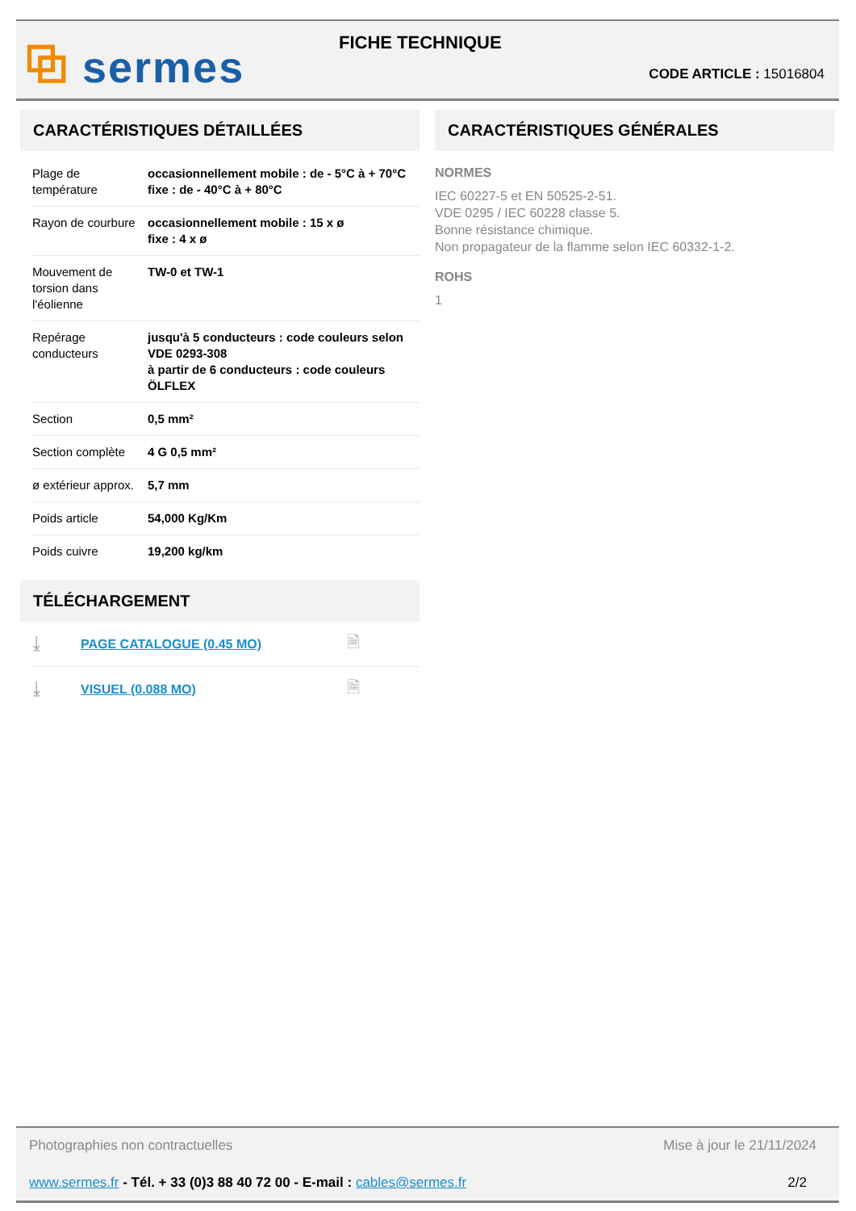⧉ sermes FICHE TECHNIQUE
CODE ARTICLE : 15016804
CARACTÉRISTIQUES DÉTAILLÉES
| Plage de température | occasionnellement mobile : de - 5°C à + 70°C fixe : de - 40°C à + 80°C |
| Rayon de courbure | occasionnellement mobile : 15 x ø fixe : 4 x ø |
| Mouvement de torsion dans l'éolienne | TW-0 et TW-1 |
| Repérage conducteurs | jusqu'à 5 conducteurs : code couleurs selon VDE 0293-308 à partir de 6 conducteurs : code couleurs ÖLFLEX |
| Section | 0,5 mm² |
| Section complète | 4 G 0,5 mm² |
| ø extérieur approx. | 5,7 mm |
| Poids article | 54,000 Kg/Km |
| Poids cuivre | 19,200 kg/km |
TÉLÉCHARGEMENT
⤓ PAGE CATALOGUE (0.45 MO) 🗎
⤓ VISUEL (0.088 MO) 🗎
CARACTÉRISTIQUES GÉNÉRALES
NORMES
IEC 60227-5 et EN 50525-2-51.
VDE 0295 / IEC 60228 classe 5.
Bonne résistance chimique.
Non propagateur de la flamme selon IEC 60332-1-2.
ROHS
1
Photographies non contractuelles Mise à jour le 21/11/2024
www.sermes.fr - Tél. + 33 (0)3 88 40 72 00 - E-mail : cables@sermes.fr 2/2